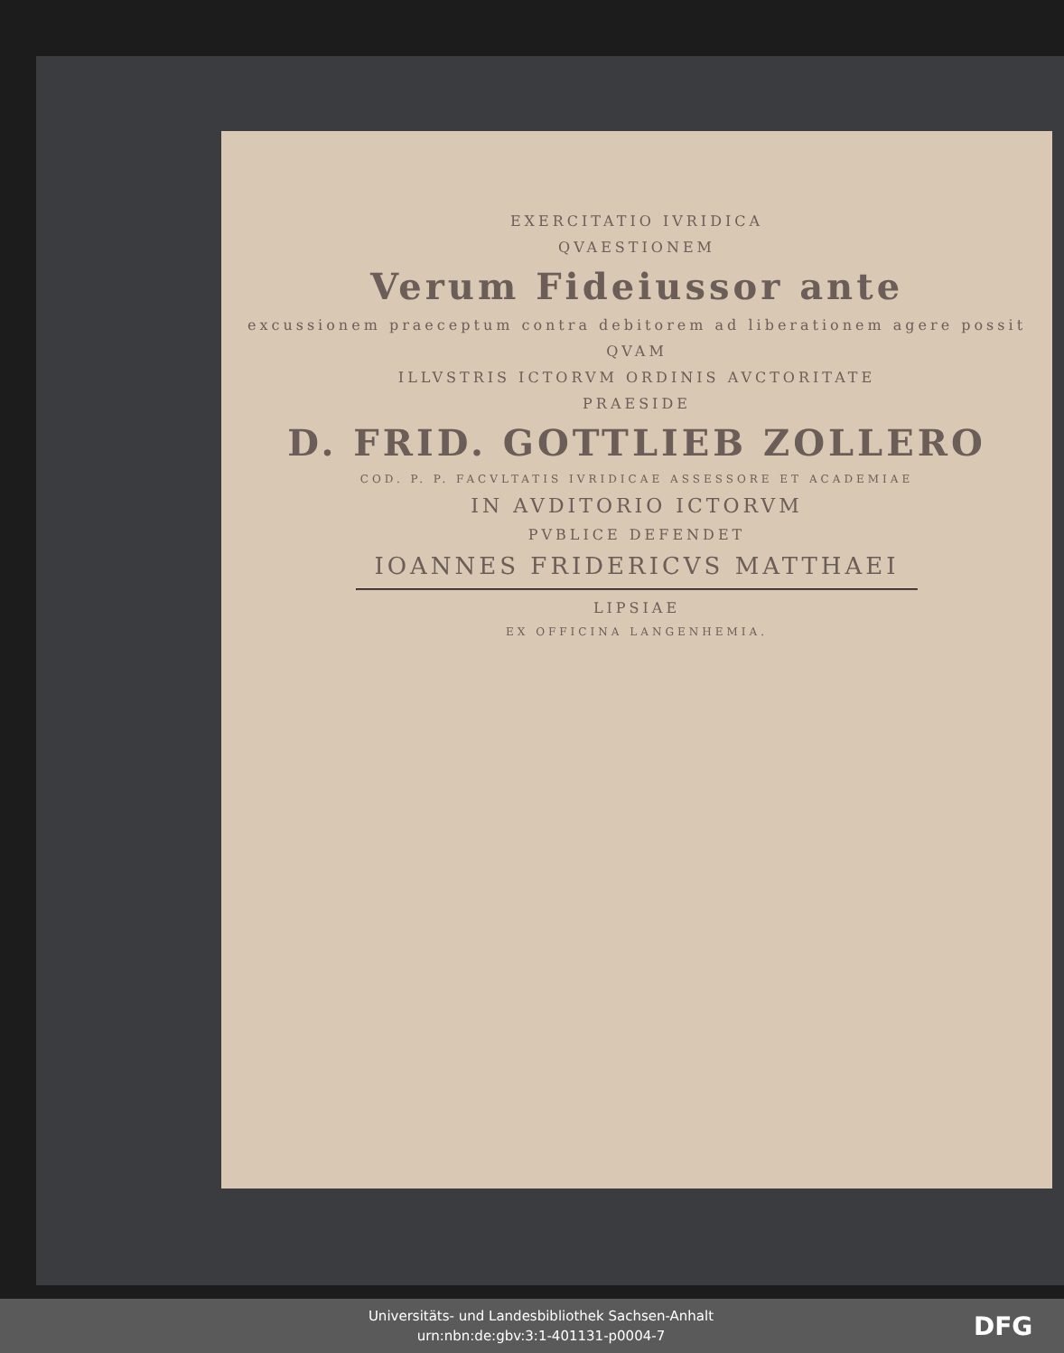EXERCITATIO IVRIDICA
QVAESTIONEM
Verum Fideiussor ante
excussionem praeceptum contra debitorem ad liberationem agere possit
QVAM
ILLVSTRIS ICTORVM ORDINIS AVCTORITATE
PRAESIDE
D. FRID. GOTTLIEB ZOLLERO
COD. P. P. FACVLTATIS IVRIDICAE ASSESSORE ET ACADEMIAE
IN AVDITORIO ICTORVM
PVBLICE DEFENDET
IOANNES FRIDERICVS MATTHAEI
LIPSIAE
EX OFFICINA LANGENHEMIA.
Universitäts- und Landesbibliothek Sachsen-Anhalt
urn:nbn:de:gbv:3:1-401131-p0004-7
DFG